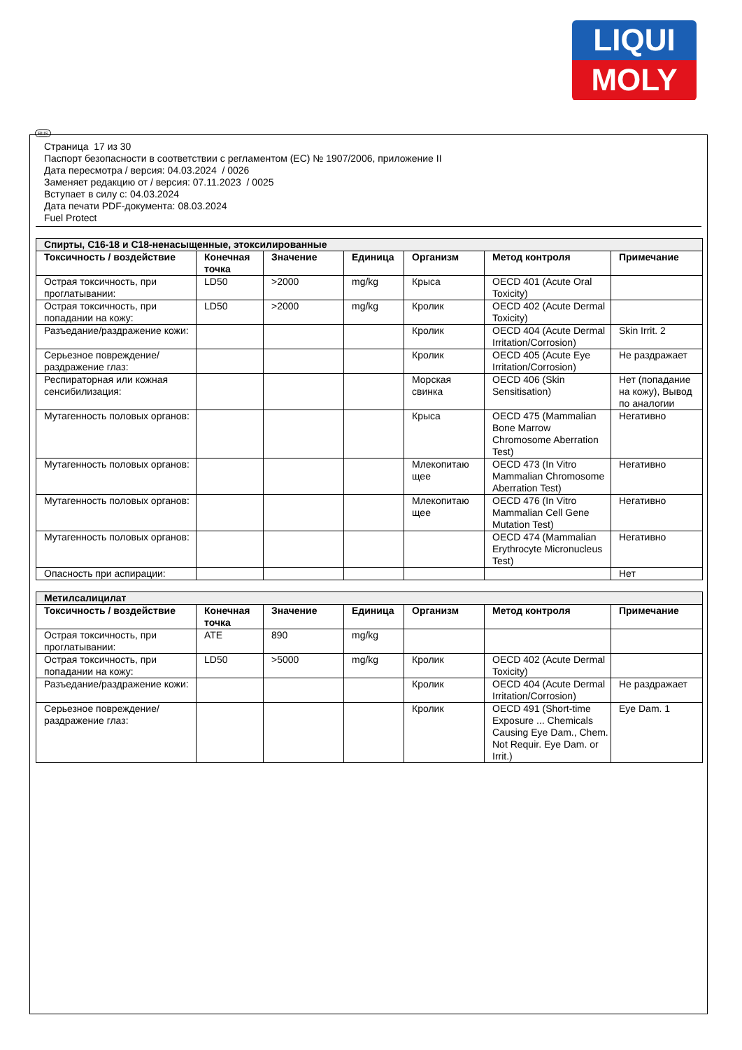LIQUI
MOLY
RUS
Страница 17 из 30
Паспорт безопасности в соответствии с регламентом (ЕС) № 1907/2006, приложение II
Дата пересмотра / версия: 04.03.2024 / 0026
Заменяет редакцию от / версия: 07.11.2023 / 0025
Вступает в силу с: 04.03.2024
Дата печати PDF-документа: 08.03.2024
Fuel Protect
| Спирты, C16-18 и C18-ненасыщенные, этоксилированные | | | | | | |
| Токсичность / воздействие | Конечная точка | Значение | Единица | Организм | Метод контроля | Примечание |
| Острая токсичность, при проглатывании: | LD50 | >2000 | mg/kg | Крыса | OECD 401 (Acute Oral Toxicity) | |
| Острая токсичность, при попадании на кожу: | LD50 | >2000 | mg/kg | Кролик | OECD 402 (Acute Dermal Toxicity) | |
| Разъедание/раздражение кожи: | | | | Кролик | OECD 404 (Acute Dermal Irritation/Corrosion) | Skin Irrit. 2 |
| Серьезное повреждение/раздражение глаз: | | | | Кролик | OECD 405 (Acute Eye Irritation/Corrosion) | Не раздражает |
| Респираторная или кожная сенсибилизация: | | | | Морская свинка | OECD 406 (Skin Sensitisation) | Нет (попадание на кожу), Вывод по аналогии |
| Мутагенность половых органов: | | | | Крыса | OECD 475 (Mammalian Bone Marrow Chromosome Aberration Test) | Негативно |
| Мутагенность половых органов: | | | | Млекопитаю щее | OECD 473 (In Vitro Mammalian Chromosome Aberration Test) | Негативно |
| Мутагенность половых органов: | | | | Млекопитаю щее | OECD 476 (In Vitro Mammalian Cell Gene Mutation Test) | Негативно |
| Мутагенность половых органов: | | | | | OECD 474 (Mammalian Erythrocyte Micronucleus Test) | Негативно |
| Опасность при аспирации: | | | | | | Нет |
| Метилсалицилат | | | | | | |
| Токсичность / воздействие | Конечная точка | Значение | Единица | Организм | Метод контроля | Примечание |
| Острая токсичность, при проглатывании: | ATE | 890 | mg/kg | | | |
| Острая токсичность, при попадании на кожу: | LD50 | >5000 | mg/kg | Кролик | OECD 402 (Acute Dermal Toxicity) | |
| Разъедание/раздражение кожи: | | | | Кролик | OECD 404 (Acute Dermal Irritation/Corrosion) | Не раздражает |
| Серьезное повреждение/раздражение глаз: | | | | Кролик | OECD 491 (Short-time Exposure ... Chemicals Causing Eye Dam., Chem. Not Requir. Eye Dam. or Irrit.) | Eye Dam. 1 |